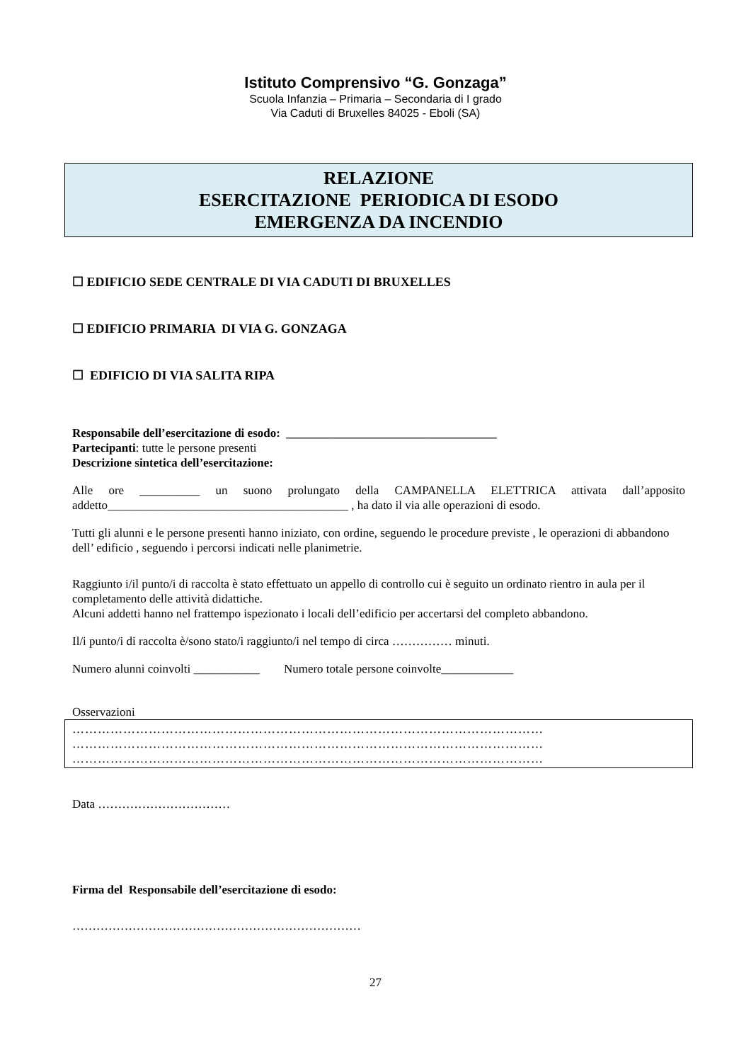Istituto Comprensivo “G. Gonzaga”
Scuola Infanzia – Primaria – Secondaria di I grado
Via Caduti di Bruxelles 84025 - Eboli (SA)
RELAZIONE
ESERCITAZIONE PERIODICA DI ESODO
EMERGENZA DA INCENDIO
☐ EDIFICIO SEDE CENTRALE DI VIA CADUTI DI BRUXELLES
☐ EDIFICIO PRIMARIA DI VIA G. GONZAGA
☐ EDIFICIO DI VIA SALITA RIPA
Responsabile dell’esercitazione di esodo: ___________________________________
Partecipanti: tutte le persone presenti
Descrizione sintetica dell’esercitazione:
Alle ore __________ un suono prolungato della CAMPANELLA ELETTRICA attivata dall’apposito addetto________________________________________ , ha dato il via alle operazioni di esodo.
Tutti gli alunni e le persone presenti hanno iniziato, con ordine, seguendo le procedure previste , le operazioni di abbandono dell’ edificio , seguendo i percorsi indicati nelle planimetrie.
Raggiunto i/il punto/i di raccolta è stato effettuato un appello di controllo cui è seguito un ordinato rientro in aula per il completamento delle attività didattiche.
Alcuni addetti hanno nel frattempo ispezionato i locali dell’edificio per accertarsi del completo abbandono.
Il/i punto/i di raccolta è/sono stato/i raggiunto/i nel tempo di circa …………… minuti.
Numero alunni coinvolti ___________ Numero totale persone coinvolte____________
Osservazioni
…………………………………………………………………………………………………
…………………………………………………………………………………………………
…………………………………………………………………………………………………
Data ……………………………
Firma del Responsabile dell’esercitazione di esodo:
………………………………………………………………
27